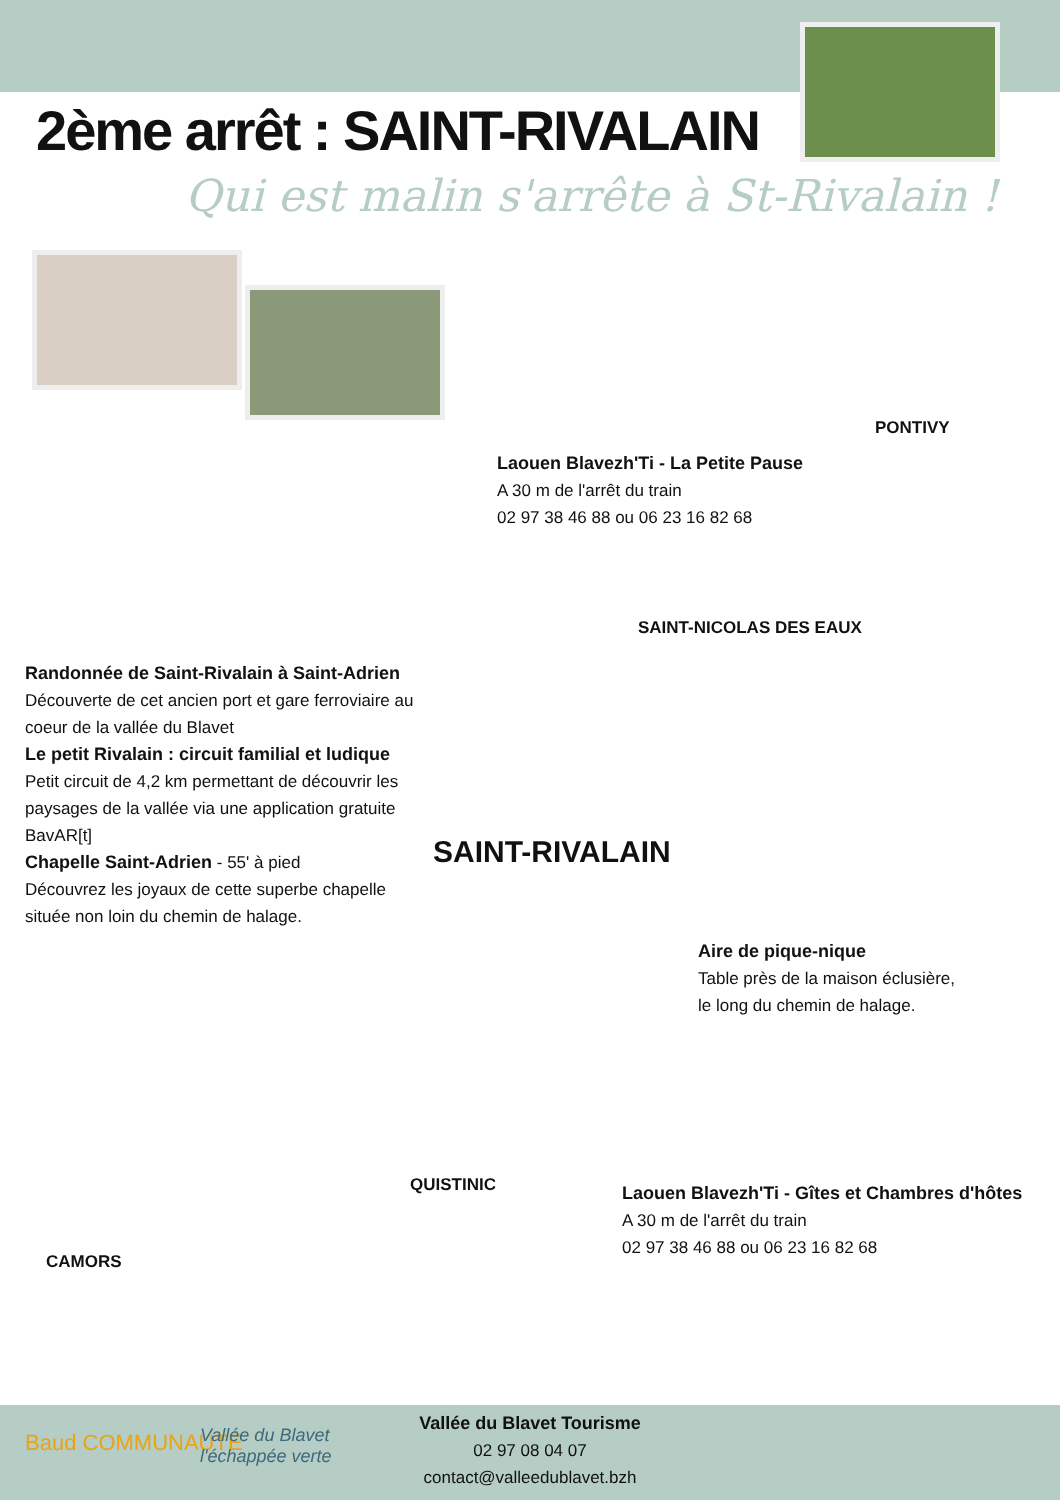2ème arrêt : SAINT-RIVALAIN
Qui est malin s'arrête à St-Rivalain !
PONTIVY
Laouen Blavezh'Ti - La Petite Pause
A 30 m de l'arrêt du train
02 97 38 46 88 ou 06 23 16 82 68
SAINT-NICOLAS DES EAUX
Randonnée de Saint-Rivalain à Saint-Adrien
Découverte de cet ancien port et gare ferroviaire au coeur de la vallée du Blavet
Le petit Rivalain : circuit familial et ludique
Petit circuit de 4,2 km permettant de découvrir les paysages de la vallée via une application gratuite BavAR[t]
Chapelle Saint-Adrien - 55' à pied
Découvrez les joyaux de cette superbe chapelle située non loin du chemin de halage.
SAINT-RIVALAIN
Aire de pique-nique
Table près de la maison éclusière,
le long du chemin de halage.
QUISTINIC
Laouen Blavezh'Ti - Gîtes et Chambres d'hôtes
A 30 m de l'arrêt du train
02 97 38 46 88 ou 06 23 16 82 68
CAMORS
Baud COMMUNAUTÉ
Vallée du Blavet
l'échappée verte
Vallée du Blavet Tourisme
02 97 08 04 07
contact@valleedublavet.bzh